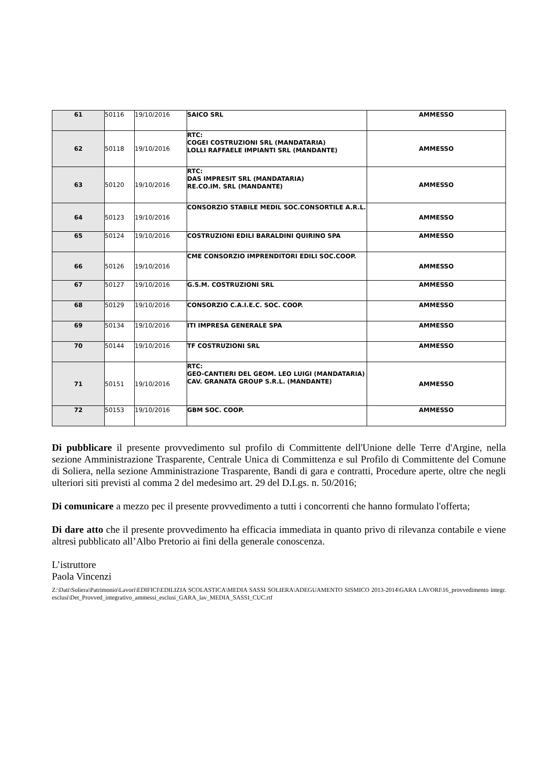| 61 | 50116 | 19/10/2016 | SAICO SRL | AMMESSO |
| 62 | 50118 | 19/10/2016 | RTC: COGEI COSTRUZIONI SRL (MANDATARIA) LOLLI RAFFAELE IMPIANTI SRL (MANDANTE) | AMMESSO |
| 63 | 50120 | 19/10/2016 | RTC: DAS IMPRESIT SRL (MANDATARIA) RE.CO.IM. SRL (MANDANTE) | AMMESSO |
| 64 | 50123 | 19/10/2016 | CONSORZIO STABILE MEDIL SOC.CONSORTILE A.R.L. | AMMESSO |
| 65 | 50124 | 19/10/2016 | COSTRUZIONI EDILI BARALDINI QUIRINO SPA | AMMESSO |
| 66 | 50126 | 19/10/2016 | CME CONSORZIO IMPRENDITORI EDILI SOC.COOP. | AMMESSO |
| 67 | 50127 | 19/10/2016 | G.S.M. COSTRUZIONI SRL | AMMESSO |
| 68 | 50129 | 19/10/2016 | CONSORZIO C.A.I.E.C. SOC. COOP. | AMMESSO |
| 69 | 50134 | 19/10/2016 | ITI IMPRESA GENERALE SPA | AMMESSO |
| 70 | 50144 | 19/10/2016 | TF COSTRUZIONI SRL | AMMESSO |
| 71 | 50151 | 19/10/2016 | RTC: GEO-CANTIERI DEL GEOM. LEO LUIGI (MANDATARIA) CAV. GRANATA GROUP S.R.L. (MANDANTE) | AMMESSO |
| 72 | 50153 | 19/10/2016 | GBM SOC. COOP. | AMMESSO |
Di pubblicare il presente provvedimento sul profilo di Committente dell'Unione delle Terre d'Argine, nella sezione Amministrazione Trasparente, Centrale Unica di Committenza e sul Profilo di Committente del Comune di Soliera, nella sezione Amministrazione Trasparente, Bandi di gara e contratti, Procedure aperte, oltre che negli ulteriori siti previsti al comma 2 del medesimo art. 29 del D.Lgs. n. 50/2016;
Di comunicare a mezzo pec il presente provvedimento a tutti i concorrenti che hanno formulato l'offerta;
Di dare atto che il presente provvedimento ha efficacia immediata in quanto privo di rilevanza contabile e viene altresì pubblicato all’Albo Pretorio ai fini della generale conoscenza.
L’istruttore
Paola Vincenzi
Z:\Dati\Soliera\Patrimonio\Lavori\EDIFICI\EDILIZIA SCOLASTICA\MEDIA SASSI SOLIERA\ADEGUAMENTO SISMICO 2013-2014\GARA LAVORI\16_provvedimento integr. esclusi\Det_Provved_integrativo_ammessi_esclusi_GARA_lav_MEDIA_SASSI_CUC.rtf